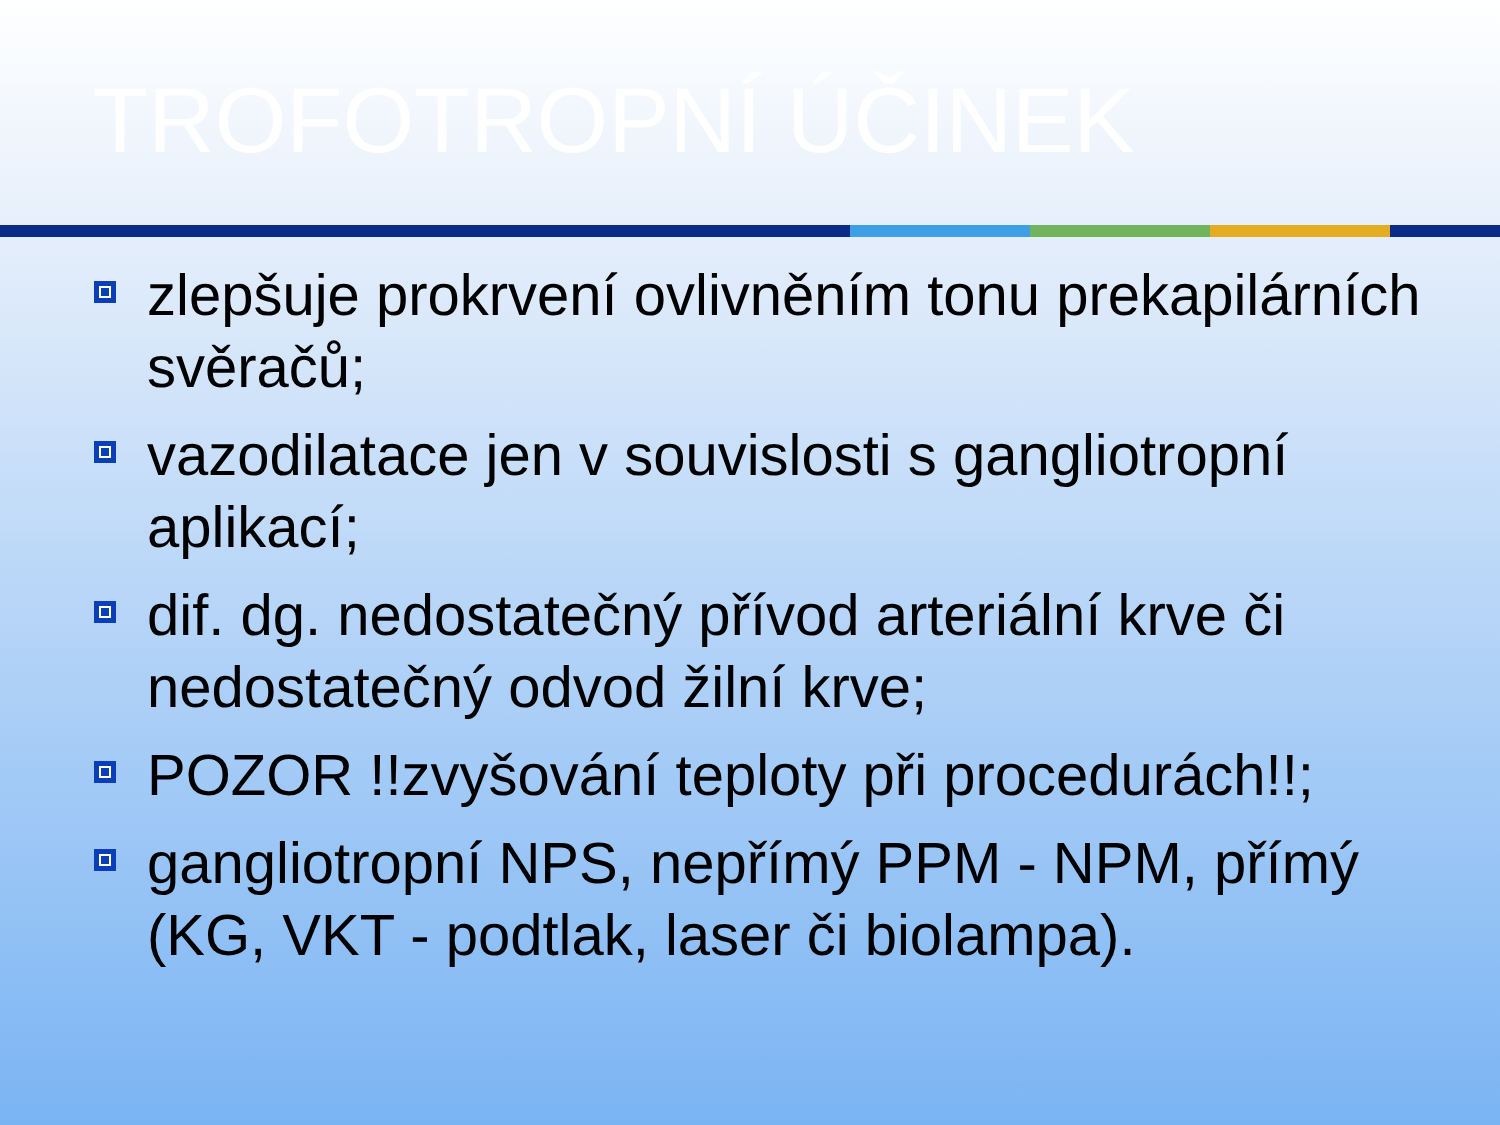TROFOTROPNÍ ÚČINEK
zlepšuje prokrvení ovlivněním tonu prekapilárních svěračů;
vazodilatace jen v souvislosti s gangliotropní aplikací;
dif. dg. nedostatečný přívod arteriální krve či nedostatečný odvod žilní krve;
POZOR !!zvyšování teploty při procedurách!!;
gangliotropní NPS, nepřímý PPM - NPM, přímý (KG, VKT - podtlak, laser či biolampa).